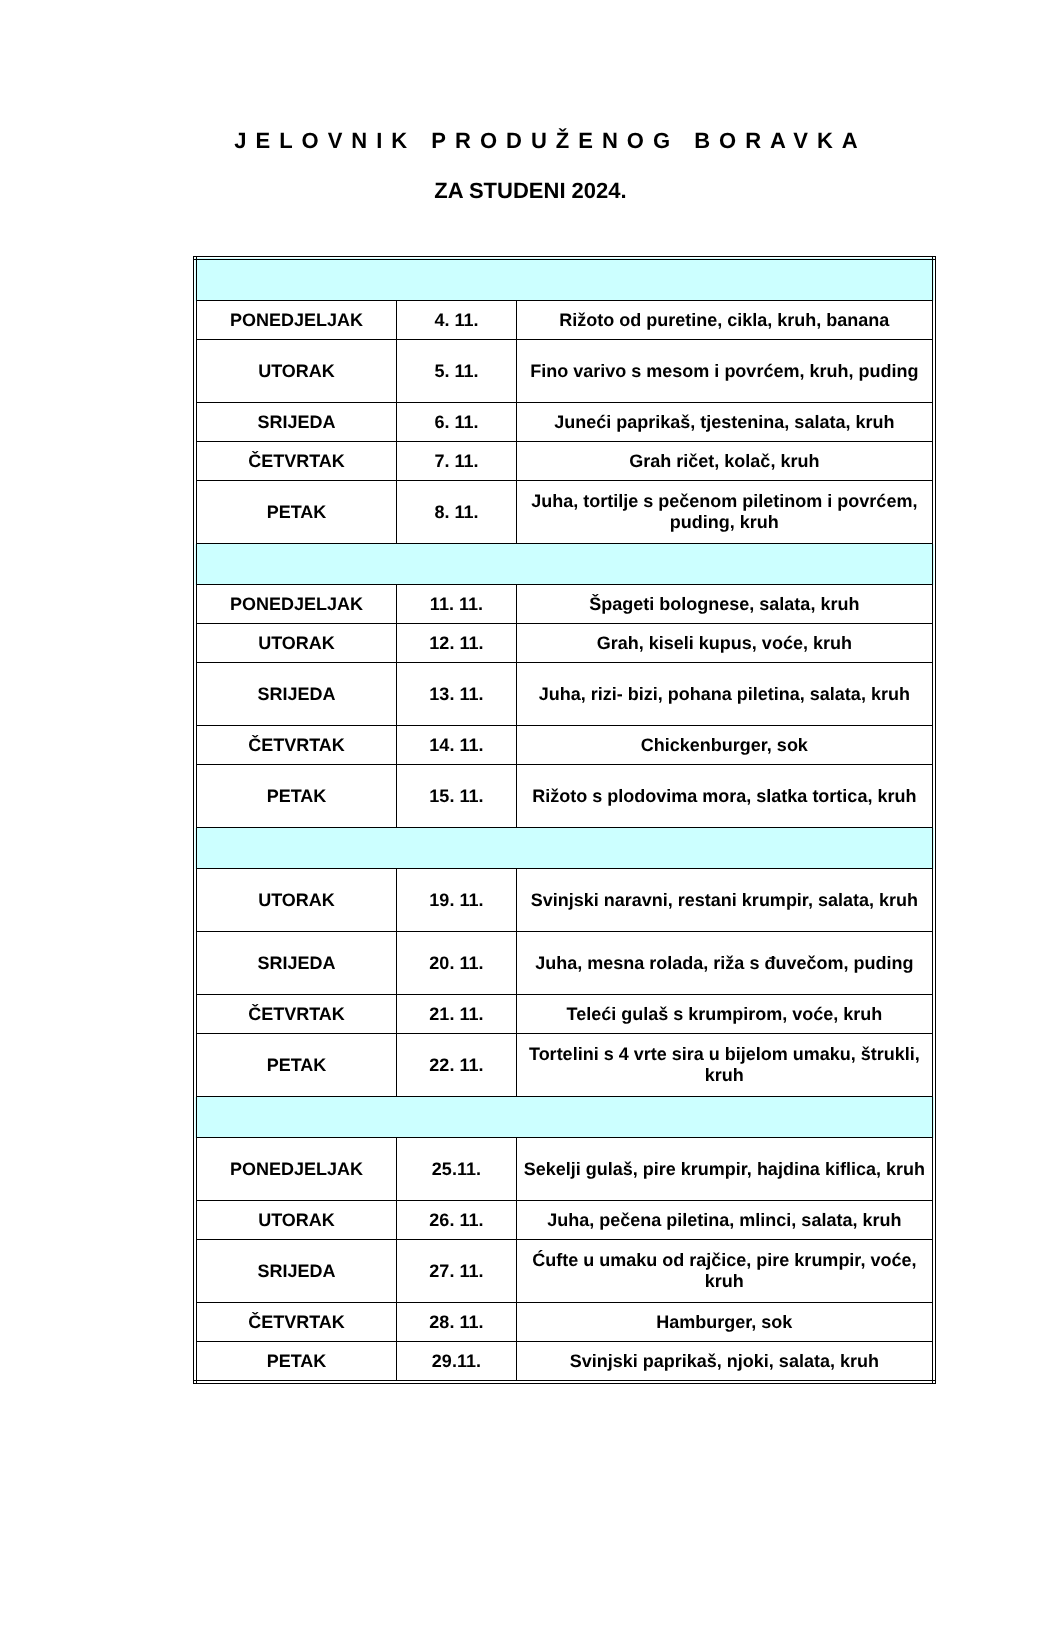JELOVNIK PRODUŽENOG BORAVKA
ZA STUDENI 2024.
| PONEDJELJAK | 4. 11. | Rižoto od puretine, cikla, kruh, banana |
| UTORAK | 5. 11. | Fino varivo s mesom i povrćem, kruh, puding |
| SRIJEDA | 6. 11. | Juneći paprikaš, tjestenina, salata, kruh |
| ČETVRTAK | 7. 11. | Grah ričet, kolač, kruh |
| PETAK | 8. 11. | Juha, tortilje s pečenom piletinom i povrćem, puding, kruh |
| PONEDJELJAK | 11. 11. | Špageti bolognese, salata, kruh |
| UTORAK | 12. 11. | Grah, kiseli kupus, voće, kruh |
| SRIJEDA | 13. 11. | Juha, rizi- bizi, pohana piletina, salata, kruh |
| ČETVRTAK | 14. 11. | Chickenburger, sok |
| PETAK | 15. 11. | Rižoto s plodovima mora, slatka tortica, kruh |
| UTORAK | 19. 11. | Svinjski naravni, restani krumpir, salata, kruh |
| SRIJEDA | 20. 11. | Juha, mesna rolada, riža s đuvečom, puding |
| ČETVRTAK | 21. 11. | Teleći gulaš s krumpirom, voće, kruh |
| PETAK | 22. 11. | Tortelini s 4 vrte sira u bijelom umaku, štrukli, kruh |
| PONEDJELJAK | 25.11. | Sekelji gulaš, pire krumpir, hajdina kiflica, kruh |
| UTORAK | 26. 11. | Juha, pečena piletina, mlinci, salata, kruh |
| SRIJEDA | 27. 11. | Ćufte u umaku od rajčice, pire krumpir, voće, kruh |
| ČETVRTAK | 28. 11. | Hamburger, sok |
| PETAK | 29.11. | Svinjski paprikaš, njoki, salata, kruh |